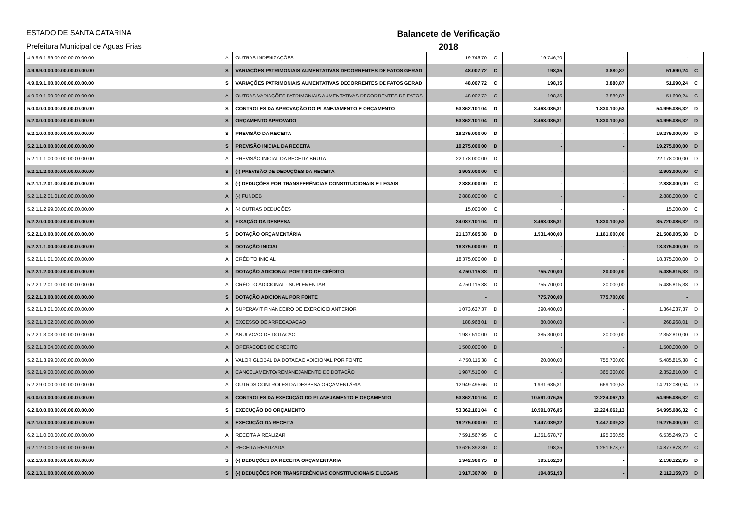ESTADO DE SANTA CATARINA
Prefeitura Municipal de Aguas Frias
Balancete de Verificação
2018
| 4.9.9.6.1.99.00.00.00.00.00.00 | A | OUTRAS INDENIZAÇÕES | 19.746,70 | C | 19.746,70 | - | - | |
| 4.9.9.9.0.00.00.00.00.00.00.00 | S | VARIAÇÕES PATRIMONIAIS AUMENTATIVAS DECORRENTES DE FATOS GERAD | 48.007,72 | C | 198,35 | 3.880,87 | 51.690,24 | C |
| 4.9.9.9.1.00.00.00.00.00.00.00 | S | VARIAÇÕES PATRIMONIAIS AUMENTATIVAS DECORRENTES DE FATOS GERAD | 48.007,72 | C | 198,35 | 3.880,87 | 51.690,24 | C |
| 4.9.9.9.1.99.00.00.00.00.00.00 | A | OUTRAS VARIAÇÕES PATRIMONIAIS AUMENTATIVAS DECORRENTES DE FATOS | 48.007,72 | C | 198,35 | 3.880,87 | 51.690,24 | C |
| 5.0.0.0.0.00.00.00.00.00.00.00 | S | CONTROLES DA APROVAÇÃO DO PLANEJAMENTO E ORÇAMENTO | 53.362.101,04 | D | 3.463.085,81 | 1.830.100,53 | 54.995.086,32 | D |
| 5.2.0.0.0.00.00.00.00.00.00.00 | S | ORÇAMENTO APROVADO | 53.362.101,04 | D | 3.463.085,81 | 1.830.100,53 | 54.995.086,32 | D |
| 5.2.1.0.0.00.00.00.00.00.00.00 | S | PREVISÃO DA RECEITA | 19.275.000,00 | D | - | - | 19.275.000,00 | D |
| 5.2.1.1.0.00.00.00.00.00.00.00 | S | PREVISÃO INICIAL DA RECEITA | 19.275.000,00 | D | - | - | 19.275.000,00 | D |
| 5.2.1.1.1.00.00.00.00.00.00.00 | A | PREVISÃO INICIAL DA RECEITA BRUTA | 22.178.000,00 | D | - | - | 22.178.000,00 | D |
| 5.2.1.1.2.00.00.00.00.00.00.00 | S | (-) PREVISÃO DE DEDUÇÕES DA RECEITA | 2.903.000,00 | C | - | - | 2.903.000,00 | C |
| 5.2.1.1.2.01.00.00.00.00.00.00 | S | (-) DEDUÇÕES POR TRANSFERÊNCIAS CONSTITUCIONAIS E LEGAIS | 2.888.000,00 | C | - | - | 2.888.000,00 | C |
| 5.2.1.1.2.01.01.00.00.00.00.00 | A | (-) FUNDEB | 2.888.000,00 | C | - | - | 2.888.000,00 | C |
| 5.2.1.1.2.99.00.00.00.00.00.00 | A | (-) OUTRAS DEDUÇÕES | 15.000,00 | C | - | - | 15.000,00 | C |
| 5.2.2.0.0.00.00.00.00.00.00.00 | S | FIXAÇÃO DA DESPESA | 34.087.101,04 | D | 3.463.085,81 | 1.830.100,53 | 35.720.086,32 | D |
| 5.2.2.1.0.00.00.00.00.00.00.00 | S | DOTAÇÃO ORÇAMENTÁRIA | 21.137.605,38 | D | 1.531.400,00 | 1.161.000,00 | 21.508.005,38 | D |
| 5.2.2.1.1.00.00.00.00.00.00.00 | S | DOTAÇÃO INICIAL | 18.375.000,00 | D | - | - | 18.375.000,00 | D |
| 5.2.2.1.1.01.00.00.00.00.00.00 | A | CRÉDITO INICIAL | 18.375.000,00 | D | - | - | 18.375.000,00 | D |
| 5.2.2.1.2.00.00.00.00.00.00.00 | S | DOTAÇÃO ADICIONAL POR TIPO DE CRÉDITO | 4.750.115,38 | D | 755.700,00 | 20.000,00 | 5.485.815,38 | D |
| 5.2.2.1.2.01.00.00.00.00.00.00 | A | CRÉDITO ADICIONAL - SUPLEMENTAR | 4.750.115,38 | D | 755.700,00 | 20.000,00 | 5.485.815,38 | D |
| 5.2.2.1.3.00.00.00.00.00.00.00 | S | DOTAÇÃO ADICIONAL POR FONTE | - | | 775.700,00 | 775.700,00 | - | |
| 5.2.2.1.3.01.00.00.00.00.00.00 | A | SUPERAVIT FINANCEIRO DE EXERCICIO ANTERIOR | 1.073.637,37 | D | 290.400,00 | - | 1.364.037,37 | D |
| 5.2.2.1.3.02.00.00.00.00.00.00 | A | EXCESSO DE ARRECADACAO | 188.968,01 | D | 80.000,00 | - | 268.968,01 | D |
| 5.2.2.1.3.03.00.00.00.00.00.00 | A | ANULACAO DE DOTACAO | 1.987.510,00 | D | 385.300,00 | 20.000,00 | 2.352.810,00 | D |
| 5.2.2.1.3.04.00.00.00.00.00.00 | A | OPERACOES DE CREDITO | 1.500.000,00 | D | - | - | 1.500.000,00 | D |
| 5.2.2.1.3.99.00.00.00.00.00.00 | A | VALOR GLOBAL DA DOTACAO ADICIONAL POR FONTE | 4.750.115,38 | C | 20.000,00 | 755.700,00 | 5.485.815,38 | C |
| 5.2.2.1.9.00.00.00.00.00.00.00 | A | CANCELAMENTO/REMANEJAMENTO DE DOTAÇÃO | 1.987.510,00 | C | - | 365.300,00 | 2.352.810,00 | C |
| 5.2.2.9.0.00.00.00.00.00.00.00 | A | OUTROS CONTROLES DA DESPESA ORÇAMENTÁRIA | 12.949.495,66 | D | 1.931.685,81 | 669.100,53 | 14.212.080,94 | D |
| 6.0.0.0.0.00.00.00.00.00.00.00 | S | CONTROLES DA EXECUÇÃO DO PLANEJAMENTO E ORÇAMENTO | 53.362.101,04 | C | 10.591.076,85 | 12.224.062,13 | 54.995.086,32 | C |
| 6.2.0.0.0.00.00.00.00.00.00.00 | S | EXECUÇÃO DO ORÇAMENTO | 53.362.101,04 | C | 10.591.076,85 | 12.224.062,13 | 54.995.086,32 | C |
| 6.2.1.0.0.00.00.00.00.00.00.00 | S | EXECUÇÃO DA RECEITA | 19.275.000,00 | C | 1.447.039,32 | 1.447.039,32 | 19.275.000,00 | C |
| 6.2.1.1.0.00.00.00.00.00.00.00 | A | RECEITA A REALIZAR | 7.591.567,95 | C | 1.251.678,77 | 195.360,55 | 6.535.249,73 | C |
| 6.2.1.2.0.00.00.00.00.00.00.00 | A | RECEITA REALIZADA | 13.626.392,80 | C | 198,35 | 1.251.678,77 | 14.877.873,22 | C |
| 6.2.1.3.0.00.00.00.00.00.00.00 | S | (-) DEDUÇÕES DA RECEITA ORÇAMENTÁRIA | 1.942.960,75 | D | 195.162,20 | - | 2.138.122,95 | D |
| 6.2.1.3.1.00.00.00.00.00.00.00 | S | (-) DEDUÇÕES POR TRANSFERÊNCIAS CONSTITUCIONAIS E LEGAIS | 1.917.307,80 | D | 194.851,93 | - | 2.112.159,73 | D |